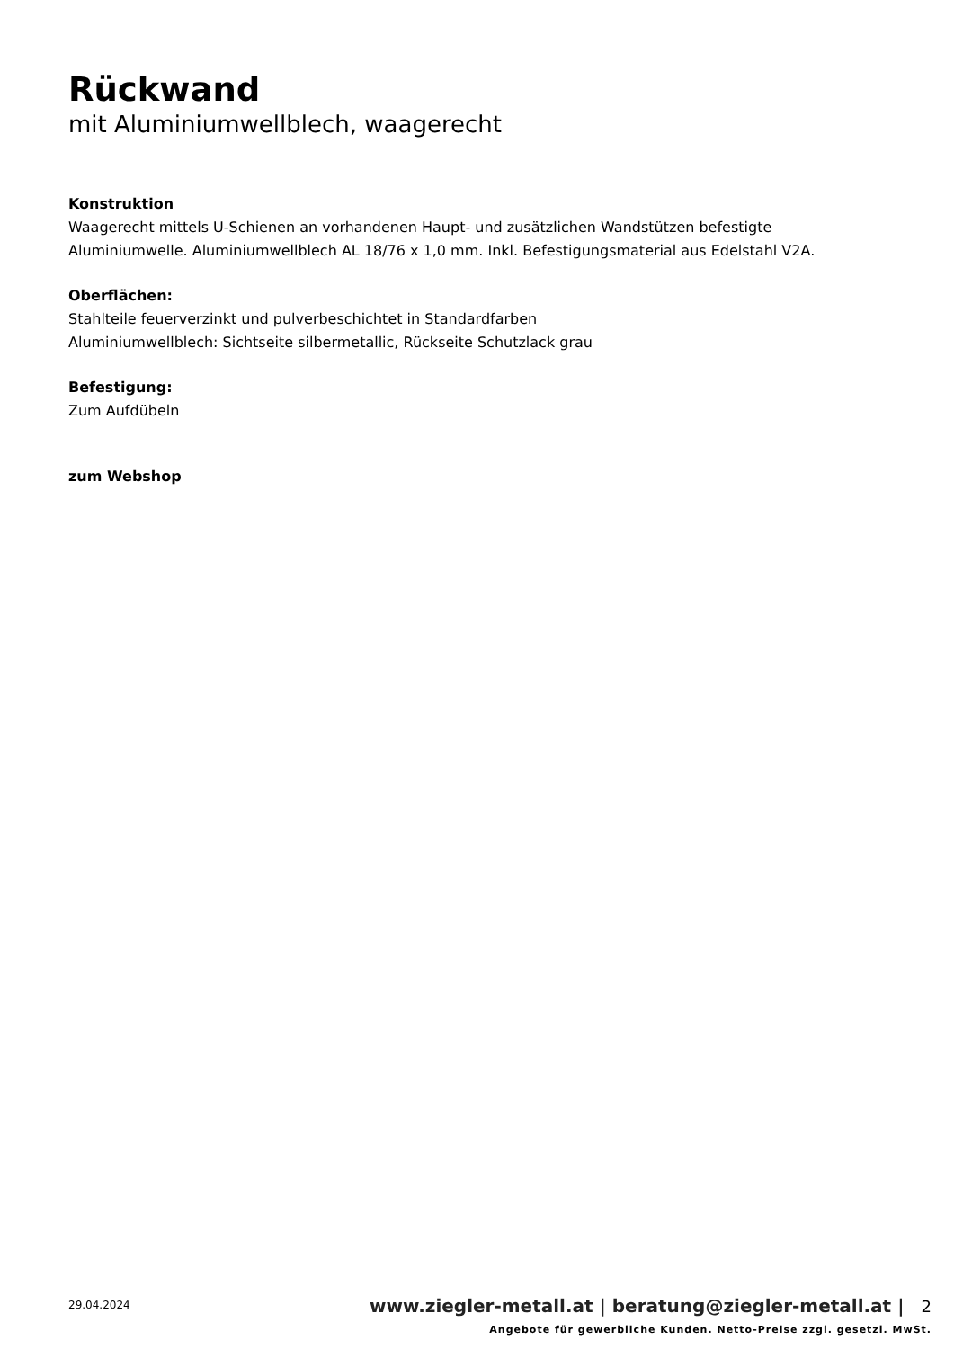Rückwand
mit Aluminiumwellblech, waagerecht
Konstruktion
Waagerecht mittels U-Schienen an vorhandenen Haupt- und zusätzlichen Wandstützen befestigte Aluminiumwelle. Aluminiumwellblech AL 18/76 x 1,0 mm. Inkl. Befestigungsmaterial aus Edelstahl V2A.
Oberflächen:
Stahlteile feuerverzinkt und pulverbeschichtet in Standardfarben
Aluminiumwellblech: Sichtseite silbermetallic, Rückseite Schutzlack grau
Befestigung:
Zum Aufdübeln
zum Webshop
29.04.2024
www.ziegler-metall.at | beratung@ziegler-metall.at | 2
Angebote für gewerbliche Kunden. Netto-Preise zzgl. gesetzl. MwSt.